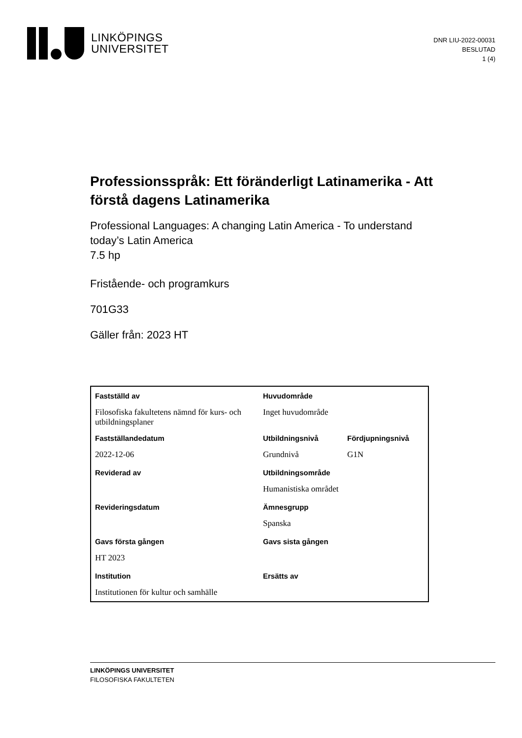LINKÖPINGS
UNIVERSITET
DNR LIU-2022-00031
BESLUTAD
1 (4)
Professionsspråk: Ett föränderligt Latinamerika - Att förstå dagens Latinamerika
Professional Languages: A changing Latin America - To understand today’s Latin America
7.5 hp
Fristående- och programkurs
701G33
Gäller från: 2023 HT
| Fastställd av | Huvudområde | |
| Filosofiska fakultetens nämnd för kurs- och utbildningsplaner | Inget huvudområde | |
| Fastställandedatum | Utbildningsnivå | Fördjupningsnivå |
| 2022-12-06 | Grundnivå | G1N |
| Reviderad av | Utbildningsområde | |
| | Humanistiska området | |
| Revideringsdatum | Ämnesgrupp | |
| | Spanska | |
| Gavs första gången | Gavs sista gången | |
| HT 2023 | | |
| Institution | Ersätts av | |
| Institutionen för kultur och samhälle | | |
LINKÖPINGS UNIVERSITET
FILOSOFISKA FAKULTETEN